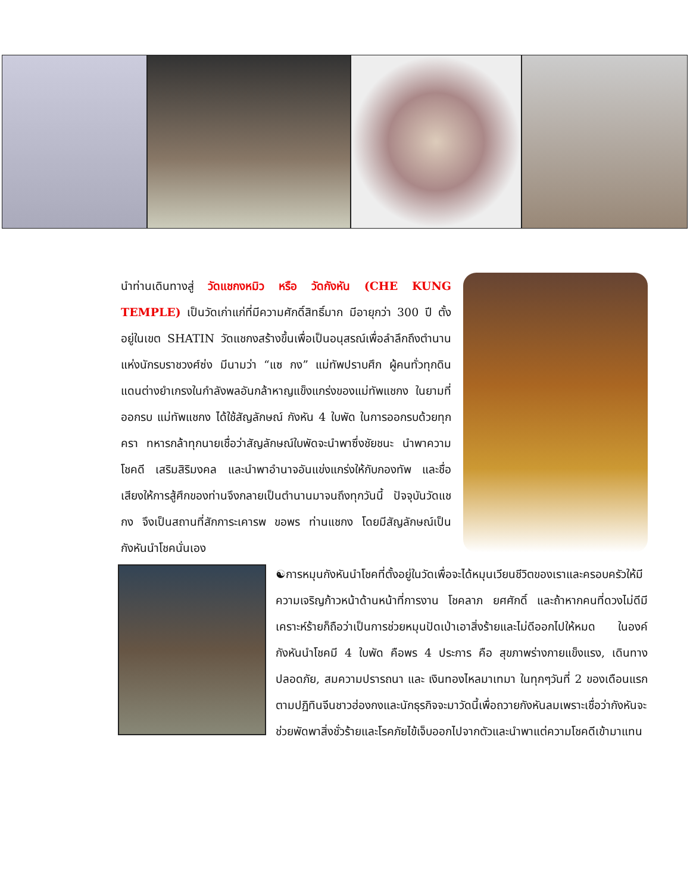นำท่านเดินทางสู่ วัดแชกงหมิว หรือ วัดกังหัน (CHE KUNG TEMPLE) เป็นวัดเก่าแก่ที่มีความศักดิ์สิทธิ์มาก มีอายุกว่า 300 ปี ตั้งอยู่ในเขต SHATIN วัดแชกงสร้างขึ้นเพื่อเป็นอนุสรณ์เพื่อลำลึกถึงตำนานแห่งนักรบราชวงศ์ซ่ง มีนามว่า “แซ กง” แม่ทัพปราบศึก ผู้คนทั่วทุกดินแดนต่างยำเกรงในกำลังพลอันกล้าหาญแข็งแกร่งของแม่ทัพแชกง ในยามที่ออกรบ แม่ทัพแชกง ได้ใช้สัญลักษณ์ กังหัน 4 ใบพัด ในการออกรบด้วยทุกครา ทหารกล้าทุกนายเชื่อว่าสัญลักษณ์ใบพัดจะนำพาซึ่งชัยชนะ นำพาความโชคดี เสริมสิริมงคล และนำพาอำนาจอันแข่งแกร่งให้กับกองทัพ และชื่อเสียงให้การสู้ศึกของท่านจึงกลายเป็นตำนานมาจนถึงทุกวันนี้ ปัจจุบันวัดแชกง จึงเป็นสถานที่สักการะเคารพ ขอพร ท่านแชกง โดยมีสัญลักษณ์เป็นกังหันนำโชคนั่นเอง
☯การหมุนกังหันนำโชคที่ตั้งอยู่ในวัดเพื่อจะได้หมุนเวียนชีวิตของเราและครอบครัวให้มีความเจริญก้าวหน้าด้านหน้าที่การงาน โชคลาภ ยศศักดิ์ และถ้าหากคนที่ดวงไม่ดีมีเคราะห์ร้ายก็ถือว่าเป็นการช่วยหมุนปัดเป่าเอาสิ่งร้ายและไม่ดีออกไปให้หมด ในองค์กังหันนำโชคมี 4 ใบพัด คือพร 4 ประการ คือ สุขภาพร่างกายแข็งแรง, เดินทางปลอดภัย, สมความปรารถนา และ เงินทองไหลมาเทมา ในทุกๆวันที่ 2 ของเดือนแรกตามปฏิทินจีนชาวฮ่องกงและนักธุรกิจจะมาวัดนี้เพื่อถวายกังหันลมเพราะเชื่อว่ากังหันจะช่วยพัดพาสิ่งชั่วร้ายและโรคภัยไข้เจ็บออกไปจากตัวและนำพาแต่ความโชคดีเข้ามาแทน